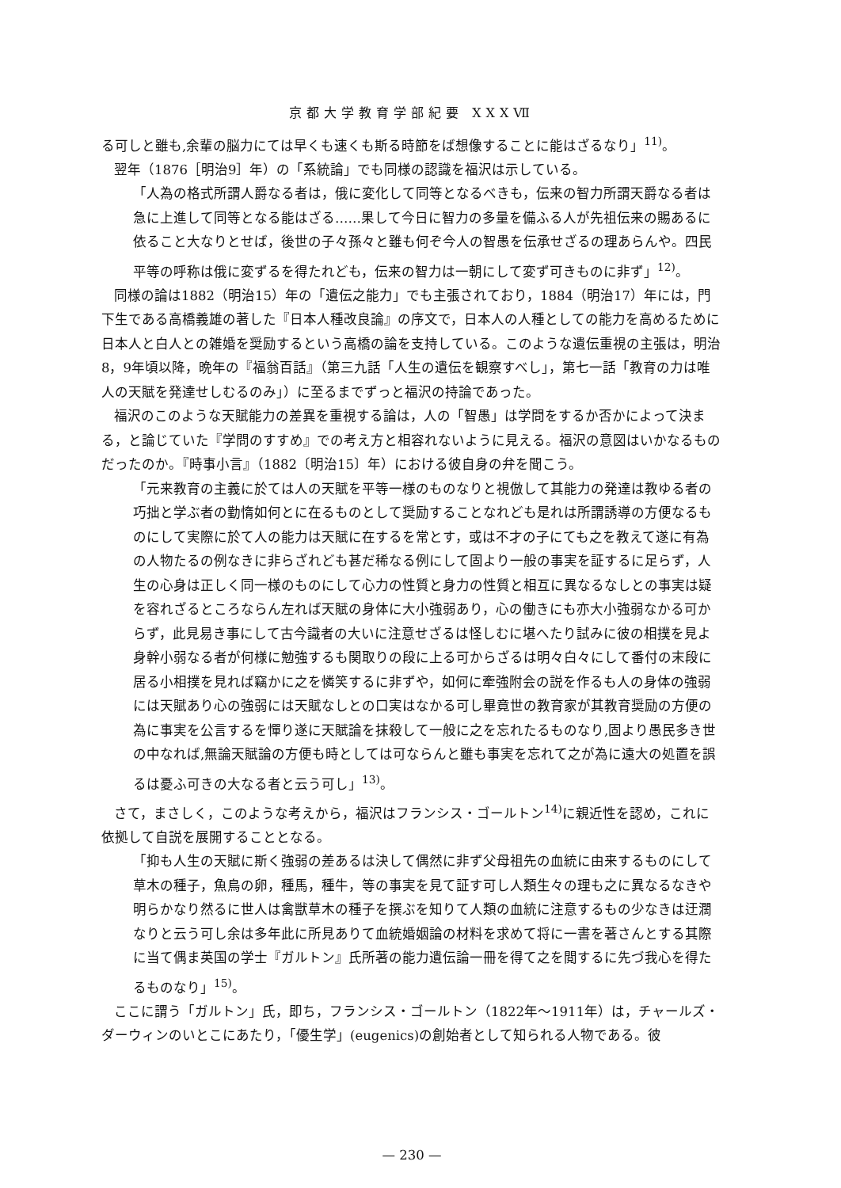京都大学教育学部紀要 XXXⅦ
る可しと雖も,余輩の脳力にては早くも速くも斯る時節をば想像することに能はざるなり」<sup>11)</sup>。
翌年（1876［明治9］年）の「系統論」でも同様の認識を福沢は示している。
「人為の格式所謂人爵なる者は，俄に変化して同等となるべきも，伝来の智力所謂天爵なる者は急に上進して同等となる能はざる……果して今日に智力の多量を備ふる人が先祖伝来の賜あるに依ること大なりとせば，後世の子々孫々と雖も何ぞ今人の智愚を伝承せざるの理あらんや。四民平等の呼称は俄に変ずるを得たれども，伝来の智力は一朝にして変ず可きものに非ず」<sup>12)</sup>。
同様の論は1882（明治15）年の「遺伝之能力」でも主張されており，1884（明治17）年には，門下生である高橋義雄の著した『日本人種改良論』の序文で，日本人の人種としての能力を高めるために日本人と白人との雑婚を奨励するという高橋の論を支持している。このような遺伝重視の主張は，明治8，9年頃以降，晩年の『福翁百話』（第三九話「人生の遺伝を観察すべし」，第七一話「教育の力は唯人の天賦を発達せしむるのみ」）に至るまでずっと福沢の持論であった。
福沢のこのような天賦能力の差異を重視する論は，人の「智愚」は学問をするか否かによって決まる，と論じていた『学問のすすめ』での考え方と相容れないように見える。福沢の意図はいかなるものだったのか。『時事小言』（1882〔明治15〕年）における彼自身の弁を聞こう。
「元来教育の主義に於ては人の天賦を平等一様のものなりと視倣して其能力の発達は教ゆる者の巧拙と学ぶ者の勤惰如何とに在るものとして奨励することなれども是れは所謂誘導の方便なるものにして実際に於て人の能力は天賦に在するを常とす，或は不才の子にても之を教えて遂に有為の人物たるの例なきに非らざれども甚だ稀なる例にして固より一般の事実を証するに足らず，人生の心身は正しく同一様のものにして心力の性質と身力の性質と相互に異なるなしとの事実は疑を容れざるところならん左れば天賦の身体に大小強弱あり，心の働きにも亦大小強弱なかる可からず，此見易き事にして古今識者の大いに注意せざるは怪しむに堪へたり試みに彼の相撲を見よ身幹小弱なる者が何様に勉強するも関取りの段に上る可からざるは明々白々にして番付の末段に居る小相撲を見れば竊かに之を憐笑するに非ずや，如何に牽強附会の説を作るも人の身体の強弱には天賦あり心の強弱には天賦なしとの口実はなかる可し畢竟世の教育家が其教育奨励の方便の為に事実を公言するを憚り遂に天賦論を抹殺して一般に之を忘れたるものなり,固より愚民多き世の中なれば,無論天賦論の方便も時としては可ならんと雖も事実を忘れて之が為に遠大の処置を誤るは憂ふ可きの大なる者と云う可し」<sup>13)</sup>。
さて，まさしく，このような考えから，福沢はフランシス・ゴールトン<sup>14)</sup>に親近性を認め，これに依拠して自説を展開することとなる。
「抑も人生の天賦に斯く強弱の差あるは決して偶然に非ず父母祖先の血統に由来するものにして草木の種子，魚鳥の卵，種馬，種牛，等の事実を見て証す可し人類生々の理も之に異なるなきや明らかなり然るに世人は禽獣草木の種子を撰ぶを知りて人類の血統に注意するもの少なきは迂濶なりと云う可し余は多年此に所見ありて血統婚姻論の材料を求めて将に一書を著さんとする其際に当て偶ま英国の学士『ガルトン』氏所著の能力遺伝論一冊を得て之を閲するに先づ我心を得たるものなり」<sup>15)</sup>。
ここに謂う「ガルトン」氏，即ち，フランシス・ゴールトン（1822年～1911年）は，チャールズ・ダーウィンのいとこにあたり，「優生学」(eugenics)の創始者として知られる人物である。彼
— 230 —